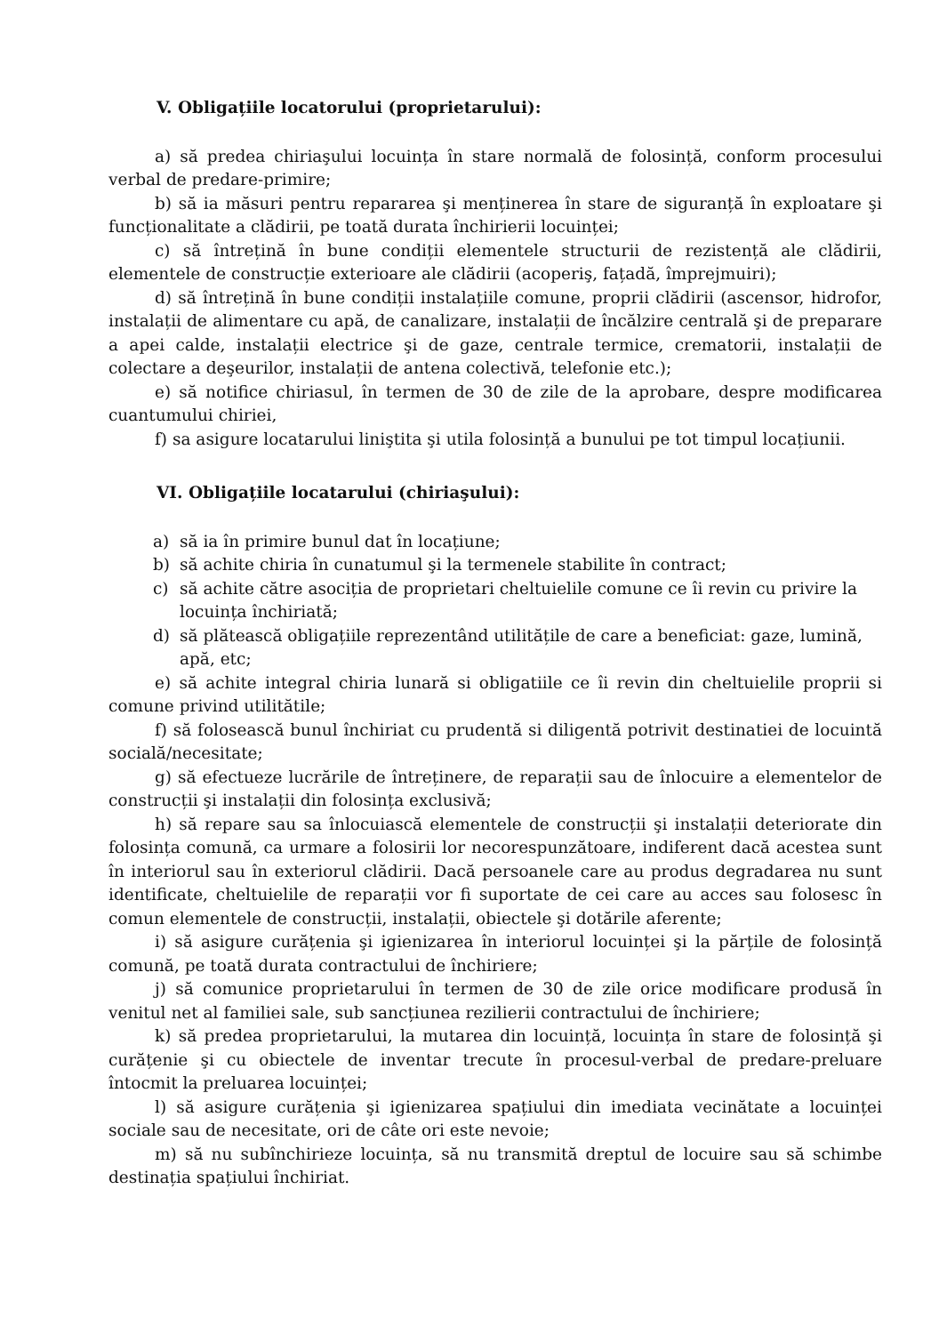V. Obligațiile locatorului (proprietarului):
a) să predea chiriaşului locuința în stare normală de folosință, conform procesului verbal de predare-primire;
b) să ia măsuri pentru repararea şi menținerea în stare de siguranță în exploatare şi funcționalitate a clădirii, pe toată durata închirierii locuinței;
c) să întrețină în bune condiții elementele structurii de rezistență ale clădirii, elementele de construcție exterioare ale clădirii (acoperiş, fațadă, împrejmuiri);
d) să întrețină în bune condiții instalațiile comune, proprii clădirii (ascensor, hidrofor, instalații de alimentare cu apă, de canalizare, instalații de încălzire centrală şi de preparare a apei calde, instalații electrice şi de gaze, centrale termice, crematorii, instalații de colectare a deşeurilor, instalații de antena colectivă, telefonie etc.);
e) să notifice chiriasul, în termen de 30 de zile de la aprobare, despre modificarea cuantumului chiriei,
f) sa asigure locatarului liniştita şi utila folosință a bunului pe tot timpul locațiunii.
VI. Obligațiile locatarului (chiriaşului):
a) să ia în primire bunul dat în locațiune;
b) să achite chiria în cunatumul şi la termenele stabilite în contract;
c) să achite către asociția de proprietari cheltuielile comune ce îi revin cu privire la locuința închiriată;
d) să plătească obligațiile reprezentând utilitățile de care a beneficiat: gaze, lumină, apă, etc;
e) să achite integral chiria lunară si obligatiile ce îi revin din cheltuielile proprii si comune privind utilitătile;
f) să folosească bunul închiriat cu prudentă si diligentă potrivit destinatiei de locuintă socială/necesitate;
g) să efectueze lucrările de întreținere, de reparații sau de înlocuire a elementelor de construcții şi instalații din folosința exclusivă;
h) să repare sau sa înlocuiască elementele de construcții şi instalații deteriorate din folosința comună, ca urmare a folosirii lor necorespunzătoare, indiferent dacă acestea sunt în interiorul sau în exteriorul clădirii. Dacă persoanele care au produs degradarea nu sunt identificate, cheltuielile de reparații vor fi suportate de cei care au acces sau folosesc în comun elementele de construcții, instalații, obiectele şi dotările aferente;
i) să asigure curățenia şi igienizarea în interiorul locuinței şi la părțile de folosință comună, pe toată durata contractului de închiriere;
j) să comunice proprietarului în termen de 30 de zile orice modificare produsă în venitul net al familiei sale, sub sancțiunea rezilierii contractului de închiriere;
k) să predea proprietarului, la mutarea din locuință, locuința în stare de folosință şi curățenie şi cu obiectele de inventar trecute în procesul-verbal de predare-preluare întocmit la preluarea locuinței;
l) să asigure curățenia şi igienizarea spațiului din imediata vecinătate a locuinței sociale sau de necesitate, ori de câte ori este nevoie;
m) să nu subînchirieze locuința, să nu transmită dreptul de locuire sau să schimbe destinația spațiului închiriat.